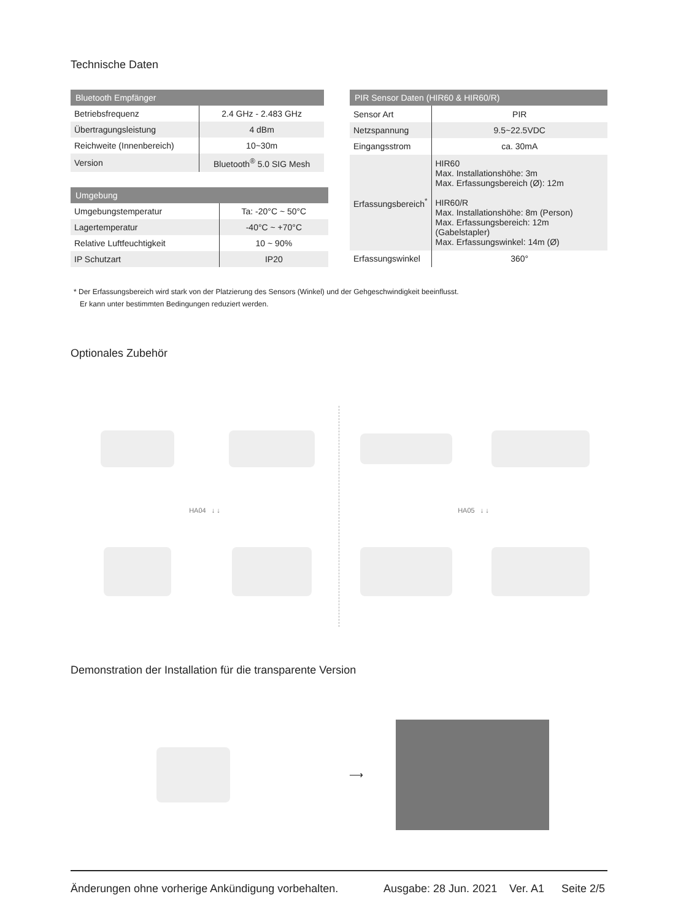Technische Daten
| Bluetooth Empfänger | |
| --- | --- |
| Betriebsfrequenz | 2.4 GHz - 2.483 GHz |
| Übertragungsleistung | 4 dBm |
| Reichweite (Innenbereich) | 10~30m |
| Version | Bluetooth<sup>®</sup> 5.0 SIG Mesh |
| Umgebung | |
| --- | --- |
| Umgebungstemperatur | Ta: -20°C ~ 50°C |
| Lagertemperatur | -40°C ~ +70°C |
| Relative Luftfeuchtigkeit | 10 ~ 90% |
| IP Schutzart | IP20 |
| PIR Sensor Daten (HIR60 & HIR60/R) | |
| --- | --- |
| Sensor Art | PIR |
| Netzspannung | 9.5~22.5VDC |
| Eingangsstrom | ca. 30mA |
| Erfassungsbereich<sup>*</sup> | HIR60 Max. Installationshöhe: 3m Max. Erfassungsbereich (Ø): 12m HIR60/R Max. Installationshöhe: 8m (Person) Max. Erfassungsbereich: 12m (Gabelstapler) Max. Erfassungswinkel: 14m (Ø) |
| Erfassungswinkel | 360° |
* Der Erfassungsbereich wird stark von der Platzierung des Sensors (Winkel) und der Gehgeschwindigkeit beeinflusst.
Er kann unter bestimmten Bedingungen reduziert werden.
Optionales Zubehör
HA04 ↓ ↓ HA05 ↓ ↓
Demonstration der Installation für die transparente Version
⟶
Änderungen ohne vorherige Ankündigung vorbehalten. Ausgabe: 28 Jun. 2021 Ver. A1 Seite 2/5